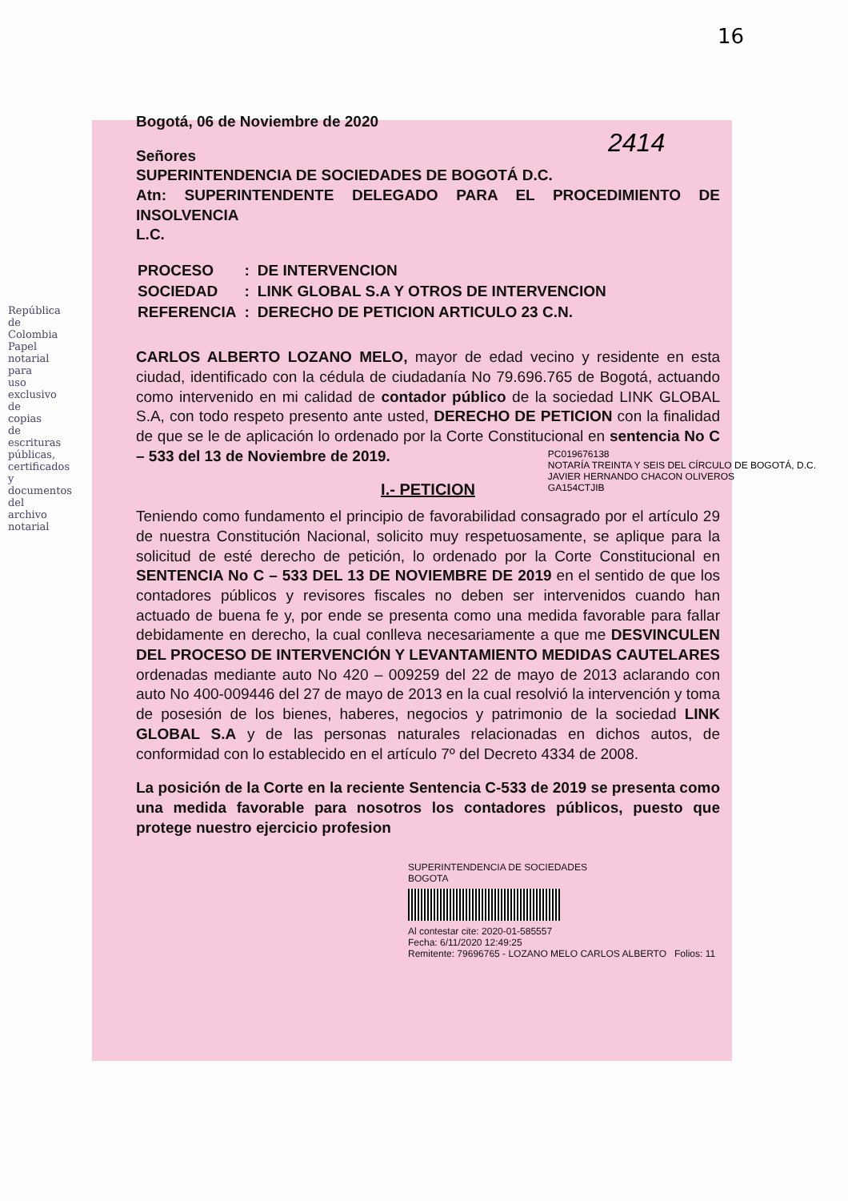República de Colombia
Papel notarial para uso exclusivo de copias de escrituras públicas, certificados y documentos del archivo notarial
16
2414
Bogotá, 06 de Noviembre de 2020
Señores
SUPERINTENDENCIA DE SOCIEDADES DE BOGOTÁ D.C.
Atn: SUPERINTENDENTE DELEGADO PARA EL PROCEDIMIENTO DE INSOLVENCIA
L.C.
| PROCESO | : | DE INTERVENCION |
| SOCIEDAD | : | LINK GLOBAL S.A Y OTROS DE INTERVENCION |
| REFERENCIA | : | DERECHO DE PETICION ARTICULO 23 C.N. |
CARLOS ALBERTO LOZANO MELO, mayor de edad vecino y residente en esta ciudad, identificado con la cédula de ciudadanía No 79.696.765 de Bogotá, actuando como intervenido en mi calidad de contador público de la sociedad LINK GLOBAL S.A, con todo respeto presento ante usted, DERECHO DE PETICION con la finalidad de que se le de aplicación lo ordenado por la Corte Constitucional en sentencia No C – 533 del 13 de Noviembre de 2019.
I.- PETICION
Teniendo como fundamento el principio de favorabilidad consagrado por el artículo 29 de nuestra Constitución Nacional, solicito muy respetuosamente, se aplique para la solicitud de esté derecho de petición, lo ordenado por la Corte Constitucional en SENTENCIA No C – 533 DEL 13 DE NOVIEMBRE DE 2019 en el sentido de que los contadores públicos y revisores fiscales no deben ser intervenidos cuando han actuado de buena fe y, por ende se presenta como una medida favorable para fallar debidamente en derecho, la cual conlleva necesariamente a que me DESVINCULEN DEL PROCESO DE INTERVENCIÓN Y LEVANTAMIENTO MEDIDAS CAUTELARES ordenadas mediante auto No 420 – 009259 del 22 de mayo de 2013 aclarando con auto No 400-009446 del 27 de mayo de 2013 en la cual resolvió la intervención y toma de posesión de los bienes, haberes, negocios y patrimonio de la sociedad LINK GLOBAL S.A y de las personas naturales relacionadas en dichos autos, de conformidad con lo establecido en el artículo 7º del Decreto 4334 de 2008.
La posición de la Corte en la reciente Sentencia C-533 de 2019 se presenta como una medida favorable para nosotros los contadores públicos, puesto que protege nuestro ejercicio profesion
SUPERINTENDENCIA DE SOCIEDADES
BOGOTA
Al contestar cite: 2020-01-585557
Fecha: 6/11/2020 12:49:25
Remitente: 79696765 - LOZANO MELO CARLOS ALBERTO Folios: 11
PC019676138
NOTARÍA TREINTA Y SEIS DEL CÍRCULO DE BOGOTÁ, D.C.
JAVIER HERNANDO CHACON OLIVEROS
GA154CTJIB